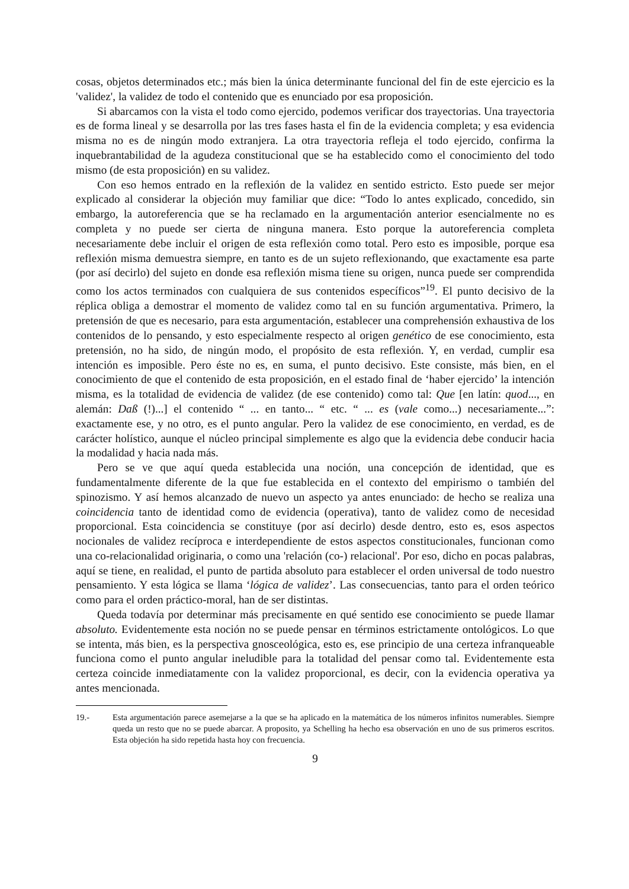cosas, objetos determinados etc.; más bien la única determinante funcional del fin de este ejercicio es la 'validez', la validez de todo el contenido que es enunciado por esa proposición.
Si abarcamos con la vista el todo como ejercido, podemos verificar dos trayectorias. Una trayectoria es de forma lineal y se desarrolla por las tres fases hasta el fin de la evidencia completa; y esa evidencia misma no es de ningún modo extranjera. La otra trayectoria refleja el todo ejercido, confirma la inquebrantabilidad de la agudeza constitucional que se ha establecido como el conocimiento del todo mismo (de esta proposición) en su validez.
Con eso hemos entrado en la reflexión de la validez en sentido estricto. Esto puede ser mejor explicado al considerar la objeción muy familiar que dice: “Todo lo antes explicado, concedido, sin embargo, la autoreferencia que se ha reclamado en la argumentación anterior esencialmente no es completa y no puede ser cierta de ninguna manera. Esto porque la autoreferencia completa necesariamente debe incluir el origen de esta reflexión como total. Pero esto es imposible, porque esa reflexión misma demuestra siempre, en tanto es de un sujeto reflexionando, que exactamente esa parte (por así decirlo) del sujeto en donde esa reflexión misma tiene su origen, nunca puede ser comprendida como los actos terminados con cualquiera de sus contenidos específicos”<sup>19</sup>. El punto decisivo de la réplica obliga a demostrar el momento de validez como tal en su función argumentativa. Primero, la pretensión de que es necesario, para esta argumentación, establecer una comprehensión exhaustiva de los contenidos de lo pensando, y esto especialmente respecto al origen genético de ese conocimiento, esta pretensión, no ha sido, de ningún modo, el propósito de esta reflexión. Y, en verdad, cumplir esa intención es imposible. Pero éste no es, en suma, el punto decisivo. Este consiste, más bien, en el conocimiento de que el contenido de esta proposición, en el estado final de ‘haber ejercido’ la intención misma, es la totalidad de evidencia de validez (de ese contenido) como tal: Que [en latín: quod..., en alemán: Daß (!)...] el contenido “ ... en tanto... “ etc. “ ... es (vale como...) necesariamente...”: exactamente ese, y no otro, es el punto angular. Pero la validez de ese conocimiento, en verdad, es de carácter holístico, aunque el núcleo principal simplemente es algo que la evidencia debe conducir hacia la modalidad y hacia nada más.
Pero se ve que aquí queda establecida una noción, una concepción de identidad, que es fundamentalmente diferente de la que fue establecida en el contexto del empirismo o también del spinozismo. Y así hemos alcanzado de nuevo un aspecto ya antes enunciado: de hecho se realiza una coincidencia tanto de identidad como de evidencia (operativa), tanto de validez como de necesidad proporcional. Esta coincidencia se constituye (por así decirlo) desde dentro, esto es, esos aspectos nocionales de validez recíproca e interdependiente de estos aspectos constitucionales, funcionan como una co-relacionalidad originaria, o como una 'relación (co-) relacional'. Por eso, dicho en pocas palabras, aquí se tiene, en realidad, el punto de partida absoluto para establecer el orden universal de todo nuestro pensamiento. Y esta lógica se llama ‘lógica de validez’. Las consecuencias, tanto para el orden teórico como para el orden práctico-moral, han de ser distintas.
Queda todavía por determinar más precisamente en qué sentido ese conocimiento se puede llamar absoluto. Evidentemente esta noción no se puede pensar en términos estrictamente ontológicos. Lo que se intenta, más bien, es la perspectiva gnosceológica, esto es, ese principio de una certeza infranqueable funciona como el punto angular ineludible para la totalidad del pensar como tal. Evidentemente esta certeza coincide inmediatamente con la validez proporcional, es decir, con la evidencia operativa ya antes mencionada.
19.- Esta argumentación parece asemejarse a la que se ha aplicado en la matemática de los números infinitos numerables. Siempre queda un resto que no se puede abarcar. A proposito, ya Schelling ha hecho esa observación en uno de sus primeros escritos. Esta objeción ha sido repetida hasta hoy con frecuencia.
9